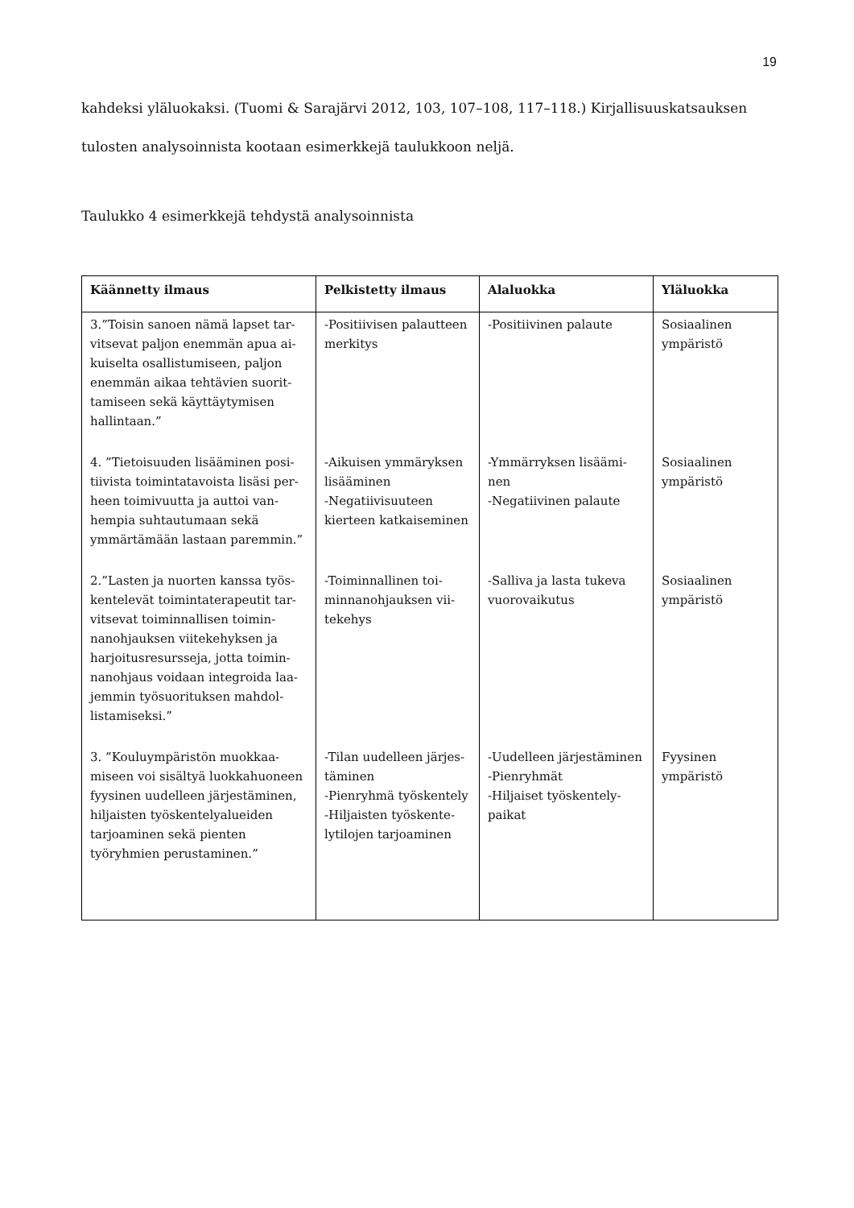19
kahdeksi yläluokaksi. (Tuomi & Sarajärvi 2012, 103, 107–108, 117–118.) Kirjallisuuskat­sauksen tulosten analysoinnista kootaan esimerkkejä taulukkoon neljä.
Taulukko 4 esimerkkejä tehdystä analysoinnista
| Käännetty ilmaus | Pelkistetty ilmaus | Alaluokka | Yläluokka |
| --- | --- | --- | --- |
| 3.”Toisin sanoen nämä lapset tar­vitsevat paljon enemmän apua ai­kuiselta osallistumiseen, paljon enemmän aikaa tehtävien suorit­tamiseen sekä käyttäytymisen hallintaan.” | -Positiivisen palaut­teen merkitys | -Positiivinen palaute | Sosiaalinen ympäristö |
| 4. ”Tietoisuuden lisääminen posi­tiivista toimintatavoista lisäsi per­heen toimivuutta ja auttoi van­hempia suhtautumaan sekä ymmärtämään lastaan parem­min.” | -Aikuisen ymmäryk­sen lisääminen -Negatiivisuuteen kierteen katkaisemi­nen | -Ymmärryksen lisäämi­nen -Negatiivinen palaute | Sosiaalinen ympäristö |
| 2.”Lasten ja nuorten kanssa työs­kentelevät toimintaterapeutit tar­vitsevat toiminnallisen toimin­nanohjauksen viitekehyksen ja harjoitusresursseja, jotta toimin­nanohjaus voidaan integroida laa­jemmin työsuorituksen mahdol­listamiseksi.” | -Toiminnallinen toi­minnanohjauksen vii­tekehys | -Salliva ja lasta tukeva vuorovaikutus | Sosiaalinen ympäristö |
| 3. ”Kouluympäristön muokkaa­miseen voi sisältyä luokkahuo­neen fyysinen uudelleen järjestä­minen, hiljaisten työskentelyalueiden tarjoaminen sekä pienten työryhmien perusta­minen.” | -Tilan uudelleen järjes­täminen -Pienryhmä työsken­tely -Hiljaisten työskente­lytilojen tarjoaminen | -Uudelleen järjestämi­nen -Pienryhmät -Hiljaiset työskentely­paikat | Fyysinen ympäristö |